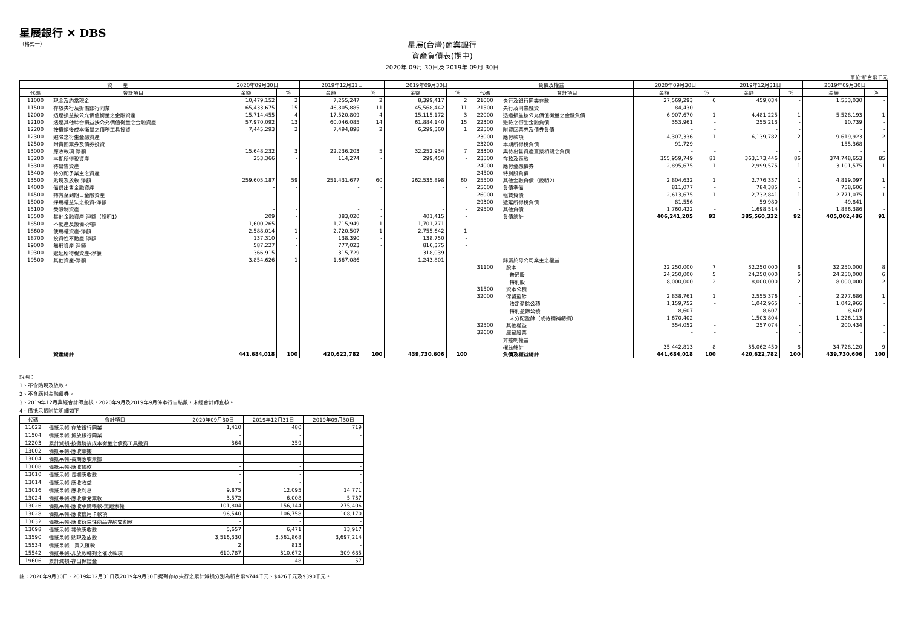星展銀行 ✕ DBS
（格式一）
星展(台灣)商業銀行
資產負債表(期中)
2020年 09月 30日及 2019年 09月 30日
單位:新台幣千元
| 資 產 | | 2020年09月30日 | | 2019年12月31日 | | 2019年09月30日 | | 負債及權益 | | 2020年09月30日 | | 2019年12月31日 | | 2019年09月30日 | |
| --- | --- | --- | --- | --- | --- | --- | --- | --- | --- | --- | --- | --- | --- | --- | --- |
| 代碼 | 會計項目 | 金額 | % | 金額 | % | 金額 | % | 代碼 | 會計項目 | 金額 | % | 金額 | % | 金額 | % |
| 11000 | 現金及約當現金 | 10,479,152 | 2 | 7,255,247 | 2 | 8,399,417 | 2 | 21000 | 央行及銀行同業存款 | 27,569,293 | 6 | 459,034 | - | 1,553,030 | - |
| 11500 | 存放央行及拆借銀行同業 | 65,433,675 | 15 | 46,805,885 | 11 | 45,568,442 | 11 | 21500 | 央行及同業融資 | 84,430 | - | - | - | - | - |
| 12000 | 透過損益按公允價值衡量之金融資產 | 15,714,455 | 4 | 17,520,809 | 4 | 15,115,172 | 3 | 22000 | 透過損益按公允價值衡量之金融負債 | 6,907,670 | 1 | 4,481,225 | 1 | 5,528,193 | 1 |
| 12100 | 透過其他綜合損益按公允價值衡量之金融資產 | 57,970,092 | 13 | 60,046,085 | 14 | 61,884,140 | 15 | 22300 | 避險之衍生金融負債 | 353,961 | - | 255,213 | - | 10,739 | - |
| 12200 | 按攤銷後成本衡量之債務工具投資 | 7,445,293 | 2 | 7,494,898 | 2 | 6,299,360 | 1 | 22500 | 附買回票券及債券負債 | - | - | - | - | - | - |
| 12300 | 避險之衍生金融資產 | - | - | - | - | - | - | 23000 | 應付款項 | 4,307,336 | 1 | 6,139,782 | 2 | 9,619,923 | 2 |
| 12500 | 附賣回票券及債券投資 | - | - | - | - | - | - | 23200 | 本期所得稅負債 | 91,729 | - | - | - | 155,368 | - |
| 13000 | 應收款項-淨額 | 15,648,232 | 3 | 22,236,203 | 5 | 32,252,934 | 7 | 23300 | 與待出售資產直接相關之負債 | - | - | - | - | - | - |
| 13200 | 本期所得稅資產 | 253,366 | - | 114,274 | - | 299,450 | - | 23500 | 存款及匯款 | 355,959,749 | 81 | 363,173,446 | 86 | 374,748,653 | 85 |
| 13300 | 待出售資產 | - | - | - | - | - | - | 24000 | 應付金融債券 | 2,895,675 | 1 | 2,999,575 | 1 | 3,101,575 | 1 |
| 13400 | 待分配予業主之資產 | - | - | - | - | - | - | 24500 | 特別股負債 | - | - | - | - | - | - |
| 13500 | 貼現及放款-淨額 | 259,605,187 | 59 | 251,431,677 | 60 | 262,535,898 | 60 | 25500 | 其他金融負債（說明2） | 2,804,632 | 1 | 2,776,337 | 1 | 4,819,097 | 1 |
| 14000 | 備供出售金融資產 | - | - | - | - | - | - | 25600 | 負債準備 | 811,077 | - | 784,385 | - | 758,606 | - |
| 14500 | 持有至到期日金融資產 | - | - | - | - | - | - | 26000 | 租賃負債 | 2,613,675 | 1 | 2,732,841 | 1 | 2,771,075 | 1 |
| 15000 | 採用權益法之投資-淨額 | - | - | - | - | - | - | 29300 | 遞延所得稅負債 | 81,556 | - | 59,980 | - | 49,841 | - |
| 15100 | 受限制資產 | - | - | - | - | - | - | 29500 | 其他負債 | 1,760,422 | - | 1,698,514 | - | 1,886,386 | - |
| 15500 | 其他金融資產-淨額（說明1） | 209 | - | 383,020 | - | 401,415 | - | | 負債總計 | 406,241,205 | 92 | 385,560,332 | 92 | 405,002,486 | 91 |
| 18500 | 不動產及設備-淨額 | 1,600,265 | - | 1,715,949 | 1 | 1,701,771 | - | | | | | | | | |
| 18600 | 使用權資產-淨額 | 2,588,014 | 1 | 2,720,507 | 1 | 2,755,642 | 1 | | | | | | | | |
| 18700 | 投資性不動產-淨額 | 137,310 | - | 138,390 | - | 138,750 | - | | | | | | | | |
| 19000 | 無形資產-淨額 | 587,227 | - | 777,023 | - | 816,375 | - | | | | | | | | |
| 19300 | 遞延所得稅資產-淨額 | 366,915 | - | 315,729 | - | 318,039 | - | | | | | | | | |
| 19500 | 其他資產-淨額 | 3,854,626 | 1 | 1,667,086 | - | 1,243,801 | - | | 歸屬於母公司業主之權益 | | | | | | |
| | | | | | | | | 31100 | 股本 | 32,250,000 | 7 | 32,250,000 | 8 | 32,250,000 | 8 |
| | | | | | | | | | 普通股 | 24,250,000 | 5 | 24,250,000 | 6 | 24,250,000 | 6 |
| | | | | | | | | | 特別股 | 8,000,000 | 2 | 8,000,000 | 2 | 8,000,000 | 2 |
| | | | | | | | | 31500 | 資本公積 | - | - | - | - | - | - |
| | | | | | | | | 32000 | 保留盈餘 | 2,838,761 | 1 | 2,555,376 | - | 2,277,686 | 1 |
| | | | | | | | | | 法定盈餘公積 | 1,159,752 | - | 1,042,965 | - | 1,042,966 | - |
| | | | | | | | | | 特別盈餘公積 | 8,607 | - | 8,607 | - | 8,607 | - |
| | | | | | | | | | 未分配盈餘（或待彌補虧損） | 1,670,402 | - | 1,503,804 | - | 1,226,113 | - |
| | | | | | | | | 32500 | 其他權益 | 354,052 | - | 257,074 | - | 200,434 | - |
| | | | | | | | | 32600 | 庫藏股票 | - | - | - | - | - | - |
| | | | | | | | | | 非控制權益 | - | - | - | - | - | - |
| | | | | | | | | | 權益總計 | 35,442,813 | 8 | 35,062,450 | 8 | 34,728,120 | 9 |
| | 資產總計 | 441,684,018 | 100 | 420,622,782 | 100 | 439,730,606 | 100 | | 負債及權益總計 | 441,684,018 | 100 | 420,622,782 | 100 | 439,730,606 | 100 |
說明：
1、不含貼現及放款。
2、不含應付金融債券。
3、2019年12月業經會計師查核，2020年9月及2019年9月係本行自結數，未經會計師查核。
4、備抵呆帳附註明細如下
| 代碼 | 會計項目 | 2020年09月30日 | 2019年12月31日 | 2019年09月30日 |
| --- | --- | --- | --- | --- |
| 11022 | 備抵呆帳-存放銀行同業 | 1,410 | 480 | 719 |
| 11504 | 備抵呆帳-拆放銀行同業 | - | - | - |
| 12203 | 累計減損-按攤銷後成本衡量之債務工具投資 | 364 | 359 | - |
| 13002 | 備抵呆帳-應收票據 | - | - | - |
| 13004 | 備抵呆帳-長期應收票據 | - | - | - |
| 13008 | 備抵呆帳-應收帳款 | - | - | - |
| 13010 | 備抵呆帳-長期應收款 | - | - | - |
| 13014 | 備抵呆帳-應收收益 | - | - | - |
| 13016 | 備抵呆帳-應收利息 | 9,875 | 12,095 | 14,771 |
| 13024 | 備抵呆帳-應收承兌票款 | 3,572 | 6,008 | 5,737 |
| 13026 | 備抵呆帳-應收承購帳款-無追索權 | 101,804 | 156,144 | 275,406 |
| 13028 | 備抵呆帳-應收信用卡款項 | 96,540 | 106,758 | 108,170 |
| 13032 | 備抵呆帳-應收衍生性商品違約交割款 | - | - | - |
| 13098 | 備抵呆帳-其他應收款 | 5,657 | 6,471 | 13,917 |
| 13590 | 備抵呆帳-貼現及放款 | 3,516,330 | 3,561,868 | 3,697,214 |
| 15534 | 備抵呆帳—買入匯款 | 2 | 813 | - |
| 15542 | 備抵呆帳-非放款轉列之催收款項 | 610,787 | 310,672 | 309,685 |
| 19606 | 累計減損-存出保證金 | - | 48 | 57 |
註：2020年9月30日、2019年12月31日及2019年9月30日提列存放央行之累計減損分別為新台幣$744千元、$426千元及$390千元。